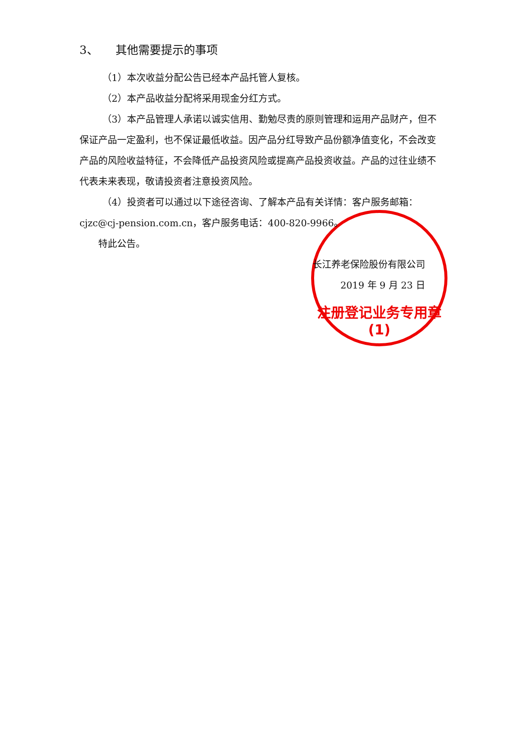注册登记业务专用章
(1)
3、　　其他需要提示的事项
（1）本次收益分配公告已经本产品托管人复核。
（2）本产品收益分配将采用现金分红方式。
（3）本产品管理人承诺以诚实信用、勤勉尽责的原则管理和运用产品财产，但不保证产品一定盈利，也不保证最低收益。因产品分红导致产品份额净值变化，不会改变产品的风险收益特征，不会降低产品投资风险或提高产品投资收益。产品的过往业绩不代表未来表现，敬请投资者注意投资风险。
（4）投资者可以通过以下途径咨询、了解本产品有关详情：客户服务邮箱：cjzc@cj-pension.com.cn，客户服务电话：400-820-9966。
特此公告。
长江养老保险股份有限公司
2019 年 9 月 23 日